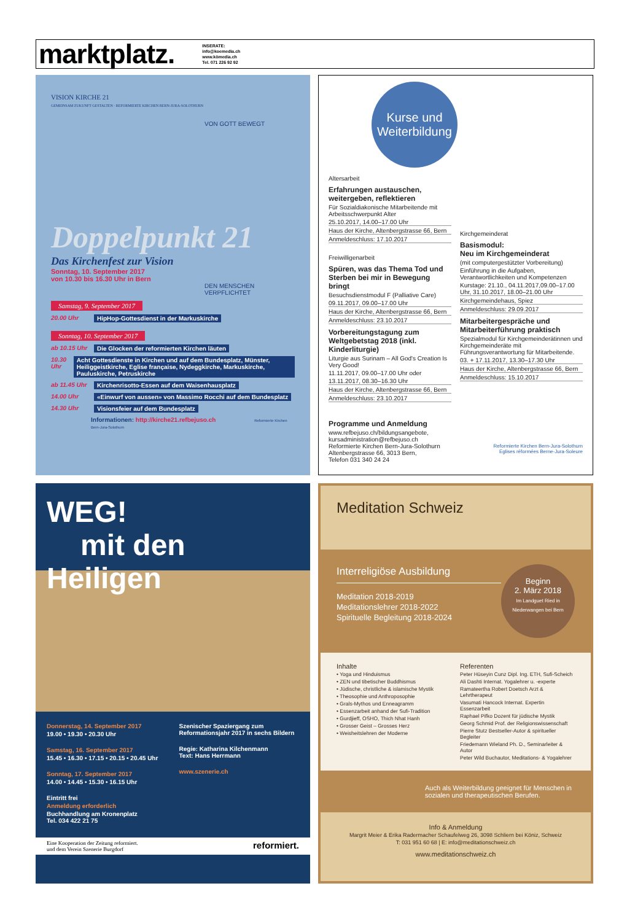marktplatz.
INSERATE:
info@koemedia.ch
www.kömedia.ch
Tel. 071 226 92 92
VISION KIRCHE 21
GEMEINSAM ZUKUNFT GESTALTEN · REFORMIERTE KIRCHEN BERN-JURA-SOLOTHURN
VON GOTT BEWEGT
Doppelpunkt 21
Das Kirchenfest zur Vision
Sonntag, 10. September 2017
von 10.30 bis 16.30 Uhr in Bern
DEN MENSCHEN VERPFLICHTET
Samstag, 9. September 2017
20.00 Uhr HipHop-Gottesdienst in der Markuskirche
Sonntag, 10. September 2017
ab 10.15 Uhr Die Glocken der reformierten Kirchen läuten
10.30 Uhr Acht Gottesdienste in Kirchen und auf dem Bundesplatz, Münster, Heiliggeistkirche, Eglise française, Nydeggkirche, Markuskirche, Pauluskirche, Petruskirche
ab 11.45 Uhr Kirchenrisotto-Essen auf dem Waisenhausplatz
14.00 Uhr «Einwurf von aussen» von Massimo Rocchi auf dem Bundesplatz
14.30 Uhr Visionsfeier auf dem Bundesplatz
Informationen: http://kirche21.refbejuso.ch Reformierte Kirchen Bern-Jura-Solothurn
Kurse und
Weiterbildung
Altersarbeit
Erfahrungen austauschen, weitergeben, reflektieren
Für Sozialdiakonische Mitarbeitende mit Arbeitsschwerpunkt Alter
25.10.2017, 14.00–17.00 Uhr
Haus der Kirche, Altenbergstrasse 66, Bern
Anmeldeschluss: 17.10.2017
Freiwilligenarbeit
Spüren, was das Thema Tod und Sterben bei mir in Bewegung bringt
Besuchsdienstmodul F (Palliative Care)
09.11.2017, 09.00–17.00 Uhr
Haus der Kirche, Altenbergstrasse 66, Bern
Anmeldeschluss: 23.10.2017
Vorbereitungstagung zum Weltgebetstag 2018 (inkl. Kinderliturgie)
Liturgie aus Surinam – All God's Creation Is Very Good!
11.11.2017, 09.00–17.00 Uhr oder
13.11.2017, 08.30–16.30 Uhr
Haus der Kirche, Altenbergstrasse 66, Bern
Anmeldeschluss: 23.10.2017
Kirchgemeinderat
Basismodul:
Neu im Kirchgemeinderat
(mit computergestützter Vorbereitung)
Einführung in die Aufgaben, Verantwortlichkeiten und Kompetenzen
Kurstage: 21.10., 04.11.2017,09.00–17.00 Uhr, 31.10.2017, 18.00–21.00 Uhr
Kirchgemeindehaus, Spiez
Anmeldeschluss: 29.09.2017
Mitarbeitergespräche und Mitarbeiterführung praktisch
Spezialmodul für Kirchgemeinderätinnen und Kirchgemeinderäte mit Führungsverantwortung für Mitarbeitende.
03. + 17.11.2017, 13.30–17.30 Uhr
Haus der Kirche, Altenbergstrasse 66, Bern
Anmeldeschluss: 15.10.2017
Programme und Anmeldung
www.refbejuso.ch/bildungsangebote,
kursadministration@refbejuso.ch
Reformierte Kirchen Bern-Jura-Solothurn
Altenbergstrasse 66, 3013 Bern,
Telefon 031 340 24 24
Reformierte Kirchen Bern-Jura-Solothurn
Eglises réformées Berne-Jura-Soleure
WEG!
mit den
Heiligen
Donnerstag, 14. September 2017
19.00 • 19.30 • 20.30 Uhr
Samstag, 16. September 2017
15.45 • 16.30 • 17.15 • 20.15 • 20.45 Uhr
Sonntag, 17. September 2017
14.00 • 14.45 • 15.30 • 16.15 Uhr
Eintritt frei
Anmeldung erforderlich
Buchhandlung am Kronenplatz
Tel. 034 422 21 75
Szenischer Spaziergang zum Reformationsjahr 2017 in sechs Bildern
Regie: Katharina Kilchenmann
Text: Hans Herrmann
www.szenerie.ch
Eine Kooperation der Zeitung reformiert.
und dem Verein Szenerie Burgdorf reformiert.
Meditation Schweiz
Interreligiöse Ausbildung
Meditation 2018-2019
Meditationslehrer 2018-2022
Spirituelle Begleitung 2018-2024
Beginn
2. März 2018
Im Landguet Ried in Niederwangen bei Bern
Inhalte
• Yoga und Hinduismus
• ZEN und tibetischer Buddhismus
• Jüdische, christliche & islamische Mystik
• Theosophie und Anthroposophie
• Grals-Mythos und Enneagramm
• Essenzarbeit anhand der Sufi-Tradition
• Gurdjieff, OSHO, Thich Nhat Hanh
• Grosser Geist – Grosses Herz
• Weisheitslehren der Moderne
Referenten
Peter Hüseyin Cunz Dipl. Ing. ETH, Sufi-Scheich
Ali Dashti Internat. Yogalehrer u. -experte
Ramateertha Robert Doetsch Arzt & Lehrtherapeut
Vasumati Hancock Internat. Expertin Essenzarbeit
Raphael Pifko Dozent für jüdische Mystik
Georg Schmid Prof. der Religionswissenschaft
Pierre Stutz Bestseller-Autor & spiritueller Begleiter
Friedemann Wieland Ph. D., Seminarleiter & Autor
Peter Wild Buchautor, Meditations- & Yogalehrer
Auch als Weiterbildung geeignet für Menschen in sozialen und therapeutischen Berufen.
Info & Anmeldung
Margrit Meier & Erika Radermacher Schaufelweg 26, 3098 Schliern bei Köniz, Schweiz
T: 031 951 60 68 | E: info@meditationschweiz.ch
www.meditationschweiz.ch